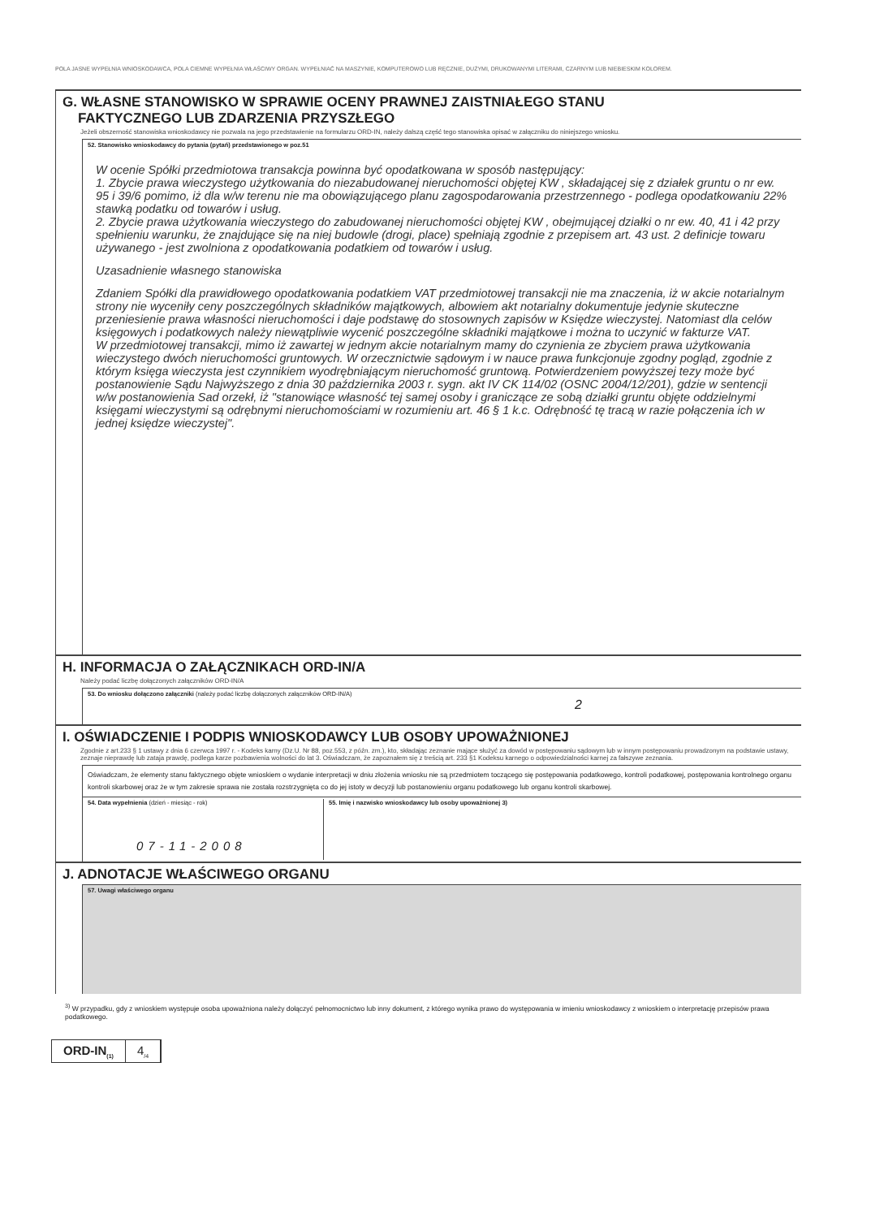POLA JASNE WYPEŁNIA WNIOSKODAWCA, POLA CIEMNE WYPEŁNIA WŁAŚCIWY ORGAN. WYPEŁNIAĆ NA MASZYNIE, KOMPUTEROWO LUB RĘCZNIE, DUŻYMI, DRUKOWANYMI LITERAMI, CZARNYM LUB NIEBIESKIM KOLOREM.
G. WŁASNE STANOWISKO W SPRAWIE OCENY PRAWNEJ ZAISTNIAŁEGO STANU
FAKTYCZNEGO LUB ZDARZENIA PRZYSZŁEGO
Jeżeli obszerność stanowiska wnioskodawcy nie pozwala na jego przedstawienie na formularzu ORD-IN, należy dalszą część tego stanowiska opisać w załączniku do niniejszego wniosku.
52. Stanowisko wnioskodawcy do pytania (pytań) przedstawionego w poz.51
W ocenie Spółki przedmiotowa transakcja powinna być opodatkowana w sposób następujący:
1. Zbycie prawa wieczystego użytkowania do niezabudowanej nieruchomości objętej KW , składającej się z działek gruntu o nr ew. 95 i 39/6 pomimo, iż dla w/w terenu nie ma obowiązującego planu zagospodarowania przestrzennego - podlega opodatkowaniu 22% stawką podatku od towarów i usług.
2. Zbycie prawa użytkowania wieczystego do zabudowanej nieruchomości objętej KW , obejmującej działki o nr ew. 40, 41 i 42 przy spełnieniu warunku, że znajdujące się na niej budowle (drogi, place) spełniają zgodnie z przepisem art. 43 ust. 2 definicje towaru używanego - jest zwolniona z opodatkowania podatkiem od towarów i usług.
Uzasadnienie własnego stanowiska
Zdaniem Spółki dla prawidłowego opodatkowania podatkiem VAT przedmiotowej transakcji nie ma znaczenia, iż w akcie notarialnym strony nie wyceniły ceny poszczególnych składników majątkowych, albowiem akt notarialny dokumentuje jedynie skuteczne przeniesienie prawa własności nieruchomości i daje podstawę do stosownych zapisów w Księdze wieczystej. Natomiast dla celów księgowych i podatkowych należy niewątpliwie wycenić poszczególne składniki majątkowe i można to uczynić w fakturze VAT.
W przedmiotowej transakcji, mimo iż zawartej w jednym akcie notarialnym mamy do czynienia ze zbyciem prawa użytkowania wieczystego dwóch nieruchomości gruntowych. W orzecznictwie sądowym i w nauce prawa funkcjonuje zgodny pogląd, zgodnie z którym księga wieczysta jest czynnikiem wyodrębniającym nieruchomość gruntową. Potwierdzeniem powyższej tezy może być postanowienie Sądu Najwyższego z dnia 30 października 2003 r. sygn. akt IV CK 114/02 (OSNC 2004/12/201), gdzie w sentencji w/w postanowienia Sad orzekł, iż "stanowiące własność tej samej osoby i graniczące ze sobą działki gruntu objęte oddzielnymi księgami wieczystymi są odrębnymi nieruchomościami w rozumieniu art. 46 § 1 k.c. Odrębność tę tracą w razie połączenia ich w jednej księdze wieczystej".
H. INFORMACJA O ZAŁĄCZNIKACH ORD-IN/A
Należy podać liczbę dołączonych załączników ORD-IN/A
53. Do wniosku dołączono załączniki (należy podać liczbę dołączonych załączników ORD-IN/A)
2
I. OŚWIADCZENIE I PODPIS WNIOSKODAWCY LUB OSOBY UPOWAŻNIONEJ
Zgodnie z art.233 § 1 ustawy z dnia 6 czerwca 1997 r. - Kodeks karny (Dz.U. Nr 88, poz.553, z późn. zm.), kto, składając zeznanie mające służyć za dowód w postępowaniu sądowym lub w innym postępowaniu prowadzonym na podstawie ustawy, zeznaje nieprawdę lub zataja prawdę, podlega karze pozbawienia wolności do lat 3. Oświadczam, że zapoznałem się z treścią art. 233 §1 Kodeksu karnego o odpowiedzialności karnej za fałszywe zeznania.
Oświadczam, że elementy stanu faktycznego objęte wnioskiem o wydanie interpretacji w dniu złożenia wniosku nie są przedmiotem toczącego się postępowania podatkowego, kontroli podatkowej, postępowania kontrolnego organu kontroli skarbowej oraz że w tym zakresie sprawa nie została rozstrzygnięta co do jej istoty w decyzji lub postanowieniu organu podatkowego lub organu kontroli skarbowej.
54. Data wypełnienia (dzień - miesiąc - rok)
07-11-2008
55. Imię i nazwisko wnioskodawcy lub osoby upoważnionej 3)
J. ADNOTACJE WŁAŚCIWEGO ORGANU
57. Uwagi właściwego organu
<sup>3)</sup> W przypadku, gdy z wnioskiem występuje osoba upoważniona należy dołączyć pełnomocnictwo lub inny dokument, z którego wynika prawo do występowania w imieniu wnioskodawcy z wnioskiem o interpretację przepisów prawa podatkowego.
ORD-IN<sub>(1)</sub>
4<sub>/4</sub>